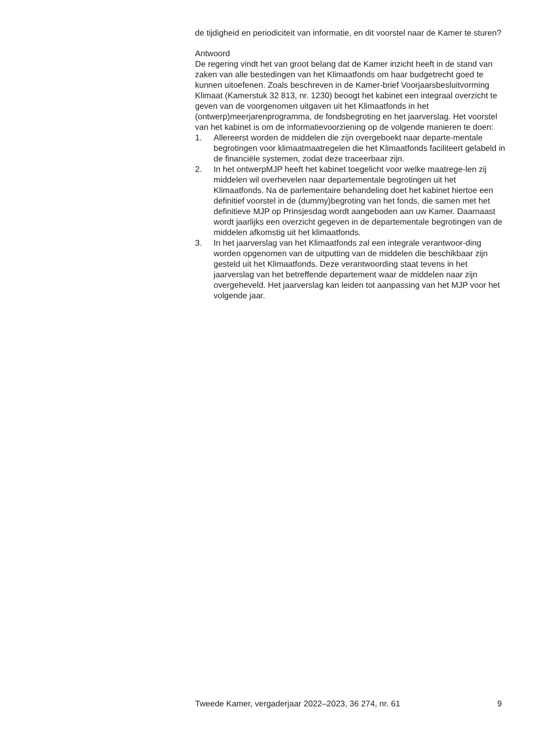de tijdigheid en periodiciteit van informatie, en dit voorstel naar de Kamer te sturen?
Antwoord
De regering vindt het van groot belang dat de Kamer inzicht heeft in de stand van zaken van alle bestedingen van het Klimaatfonds om haar budgetrecht goed te kunnen uitoefenen. Zoals beschreven in de Kamer-brief Voorjaarsbesluitvorming Klimaat (Kamerstuk 32 813, nr. 1230) beoogt het kabinet een integraal overzicht te geven van de voorgenomen uitgaven uit het Klimaatfonds in het (ontwerp)meerjarenprogramma, de fondsbegroting en het jaarverslag. Het voorstel van het kabinet is om de informatievoorziening op de volgende manieren te doen:
1. Allereerst worden de middelen die zijn overgeboekt naar departe-mentale begrotingen voor klimaatmaatregelen die het Klimaatfonds faciliteert gelabeld in de financiële systemen, zodat deze traceerbaar zijn.
2. In het ontwerpMJP heeft het kabinet toegelicht voor welke maatrege-len zij middelen wil overhevelen naar departementale begrotingen uit het Klimaatfonds. Na de parlementaire behandeling doet het kabinet hiertoe een definitief voorstel in de (dummy)begroting van het fonds, die samen met het definitieve MJP op Prinsjesdag wordt aangeboden aan uw Kamer. Daarnaast wordt jaarlijks een overzicht gegeven in de departementale begrotingen van de middelen afkomstig uit het klimaatfonds.
3. In het jaarverslag van het Klimaatfonds zal een integrale verantwoor-ding worden opgenomen van de uitputting van de middelen die beschikbaar zijn gesteld uit het Klimaatfonds. Deze verantwoording staat tevens in het jaarverslag van het betreffende departement waar de middelen naar zijn overgeheveld. Het jaarverslag kan leiden tot aanpassing van het MJP voor het volgende jaar.
Tweede Kamer, vergaderjaar 2022–2023, 36 274, nr. 61 9